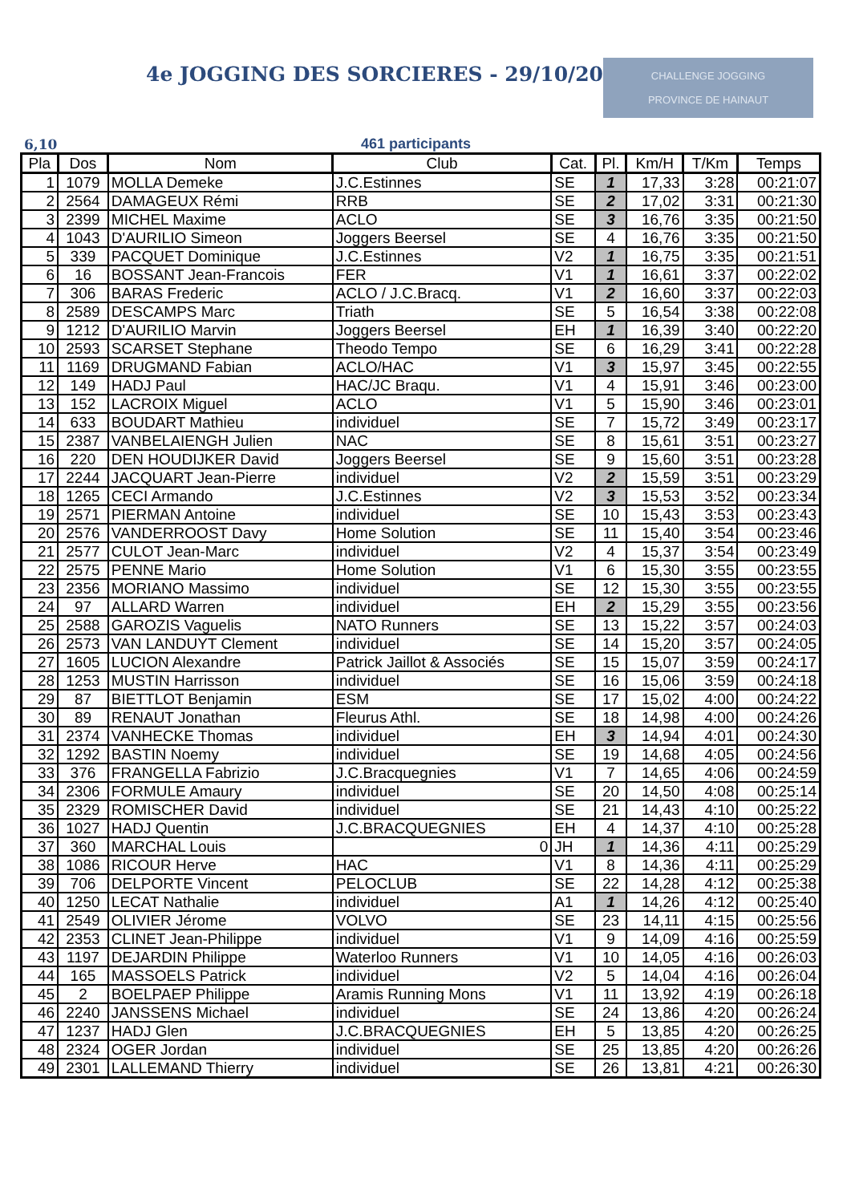4e JOGGING DES SORCIERES - 29/10/2016
CHALLENGE JOGGING
PROVINCE DE HAINAUT
6,10 461 participants
| Pla | Dos | Nom | Club | Cat. | Pl. | Km/H | T/Km | Temps |
| --- | --- | --- | --- | --- | --- | --- | --- | --- |
| 1 | 1079 | MOLLA Demeke | J.C.Estinnes | SE | 1 | 17,33 | 3:28 | 00:21:07 |
| 2 | 2564 | DAMAGEUX Rémi | RRB | SE | 2 | 17,02 | 3:31 | 00:21:30 |
| 3 | 2399 | MICHEL Maxime | ACLO | SE | 3 | 16,76 | 3:35 | 00:21:50 |
| 4 | 1043 | D'AURILIO Simeon | Joggers Beersel | SE | 4 | 16,76 | 3:35 | 00:21:50 |
| 5 | 339 | PACQUET Dominique | J.C.Estinnes | V2 | 1 | 16,75 | 3:35 | 00:21:51 |
| 6 | 16 | BOSSANT Jean-Francois | FER | V1 | 1 | 16,61 | 3:37 | 00:22:02 |
| 7 | 306 | BARAS Frederic | ACLO / J.C.Bracq. | V1 | 2 | 16,60 | 3:37 | 00:22:03 |
| 8 | 2589 | DESCAMPS Marc | Triath | SE | 5 | 16,54 | 3:38 | 00:22:08 |
| 9 | 1212 | D'AURILIO Marvin | Joggers Beersel | EH | 1 | 16,39 | 3:40 | 00:22:20 |
| 10 | 2593 | SCARSET Stephane | Theodo Tempo | SE | 6 | 16,29 | 3:41 | 00:22:28 |
| 11 | 1169 | DRUGMAND Fabian | ACLO/HAC | V1 | 3 | 15,97 | 3:45 | 00:22:55 |
| 12 | 149 | HADJ Paul | HAC/JC Braqu. | V1 | 4 | 15,91 | 3:46 | 00:23:00 |
| 13 | 152 | LACROIX Miguel | ACLO | V1 | 5 | 15,90 | 3:46 | 00:23:01 |
| 14 | 633 | BOUDART Mathieu | individuel | SE | 7 | 15,72 | 3:49 | 00:23:17 |
| 15 | 2387 | VANBELAIENGH Julien | NAC | SE | 8 | 15,61 | 3:51 | 00:23:27 |
| 16 | 220 | DEN HOUDIJKER David | Joggers Beersel | SE | 9 | 15,60 | 3:51 | 00:23:28 |
| 17 | 2244 | JACQUART Jean-Pierre | individuel | V2 | 2 | 15,59 | 3:51 | 00:23:29 |
| 18 | 1265 | CECI Armando | J.C.Estinnes | V2 | 3 | 15,53 | 3:52 | 00:23:34 |
| 19 | 2571 | PIERMAN Antoine | individuel | SE | 10 | 15,43 | 3:53 | 00:23:43 |
| 20 | 2576 | VANDERROOST Davy | Home Solution | SE | 11 | 15,40 | 3:54 | 00:23:46 |
| 21 | 2577 | CULOT Jean-Marc | individuel | V2 | 4 | 15,37 | 3:54 | 00:23:49 |
| 22 | 2575 | PENNE Mario | Home Solution | V1 | 6 | 15,30 | 3:55 | 00:23:55 |
| 23 | 2356 | MORIANO Massimo | individuel | SE | 12 | 15,30 | 3:55 | 00:23:55 |
| 24 | 97 | ALLARD Warren | individuel | EH | 2 | 15,29 | 3:55 | 00:23:56 |
| 25 | 2588 | GAROZIS Vaguelis | NATO Runners | SE | 13 | 15,22 | 3:57 | 00:24:03 |
| 26 | 2573 | VAN LANDUYT Clement | individuel | SE | 14 | 15,20 | 3:57 | 00:24:05 |
| 27 | 1605 | LUCION Alexandre | Patrick Jaillot & Associés | SE | 15 | 15,07 | 3:59 | 00:24:17 |
| 28 | 1253 | MUSTIN Harrisson | individuel | SE | 16 | 15,06 | 3:59 | 00:24:18 |
| 29 | 87 | BIETTLOT Benjamin | ESM | SE | 17 | 15,02 | 4:00 | 00:24:22 |
| 30 | 89 | RENAUT Jonathan | Fleurus Athl. | SE | 18 | 14,98 | 4:00 | 00:24:26 |
| 31 | 2374 | VANHECKE Thomas | individuel | EH | 3 | 14,94 | 4:01 | 00:24:30 |
| 32 | 1292 | BASTIN Noemy | individuel | SE | 19 | 14,68 | 4:05 | 00:24:56 |
| 33 | 376 | FRANGELLA Fabrizio | J.C.Bracquegnies | V1 | 7 | 14,65 | 4:06 | 00:24:59 |
| 34 | 2306 | FORMULE Amaury | individuel | SE | 20 | 14,50 | 4:08 | 00:25:14 |
| 35 | 2329 | ROMISCHER David | individuel | SE | 21 | 14,43 | 4:10 | 00:25:22 |
| 36 | 1027 | HADJ Quentin | J.C.BRACQUEGNIES | EH | 4 | 14,37 | 4:10 | 00:25:28 |
| 37 | 360 | MARCHAL Louis | 0 | JH | 1 | 14,36 | 4:11 | 00:25:29 |
| 38 | 1086 | RICOUR Herve | HAC | V1 | 8 | 14,36 | 4:11 | 00:25:29 |
| 39 | 706 | DELPORTE Vincent | PELOCLUB | SE | 22 | 14,28 | 4:12 | 00:25:38 |
| 40 | 1250 | LECAT Nathalie | individuel | A1 | 1 | 14,26 | 4:12 | 00:25:40 |
| 41 | 2549 | OLIVIER Jérome | VOLVO | SE | 23 | 14,11 | 4:15 | 00:25:56 |
| 42 | 2353 | CLINET Jean-Philippe | individuel | V1 | 9 | 14,09 | 4:16 | 00:25:59 |
| 43 | 1197 | DEJARDIN Philippe | Waterloo Runners | V1 | 10 | 14,05 | 4:16 | 00:26:03 |
| 44 | 165 | MASSOELS Patrick | individuel | V2 | 5 | 14,04 | 4:16 | 00:26:04 |
| 45 | 2 | BOELPAEP Philippe | Aramis Running Mons | V1 | 11 | 13,92 | 4:19 | 00:26:18 |
| 46 | 2240 | JANSSENS Michael | individuel | SE | 24 | 13,86 | 4:20 | 00:26:24 |
| 47 | 1237 | HADJ Glen | J.C.BRACQUEGNIES | EH | 5 | 13,85 | 4:20 | 00:26:25 |
| 48 | 2324 | OGER Jordan | individuel | SE | 25 | 13,85 | 4:20 | 00:26:26 |
| 49 | 2301 | LALLEMAND Thierry | individuel | SE | 26 | 13,81 | 4:21 | 00:26:30 |